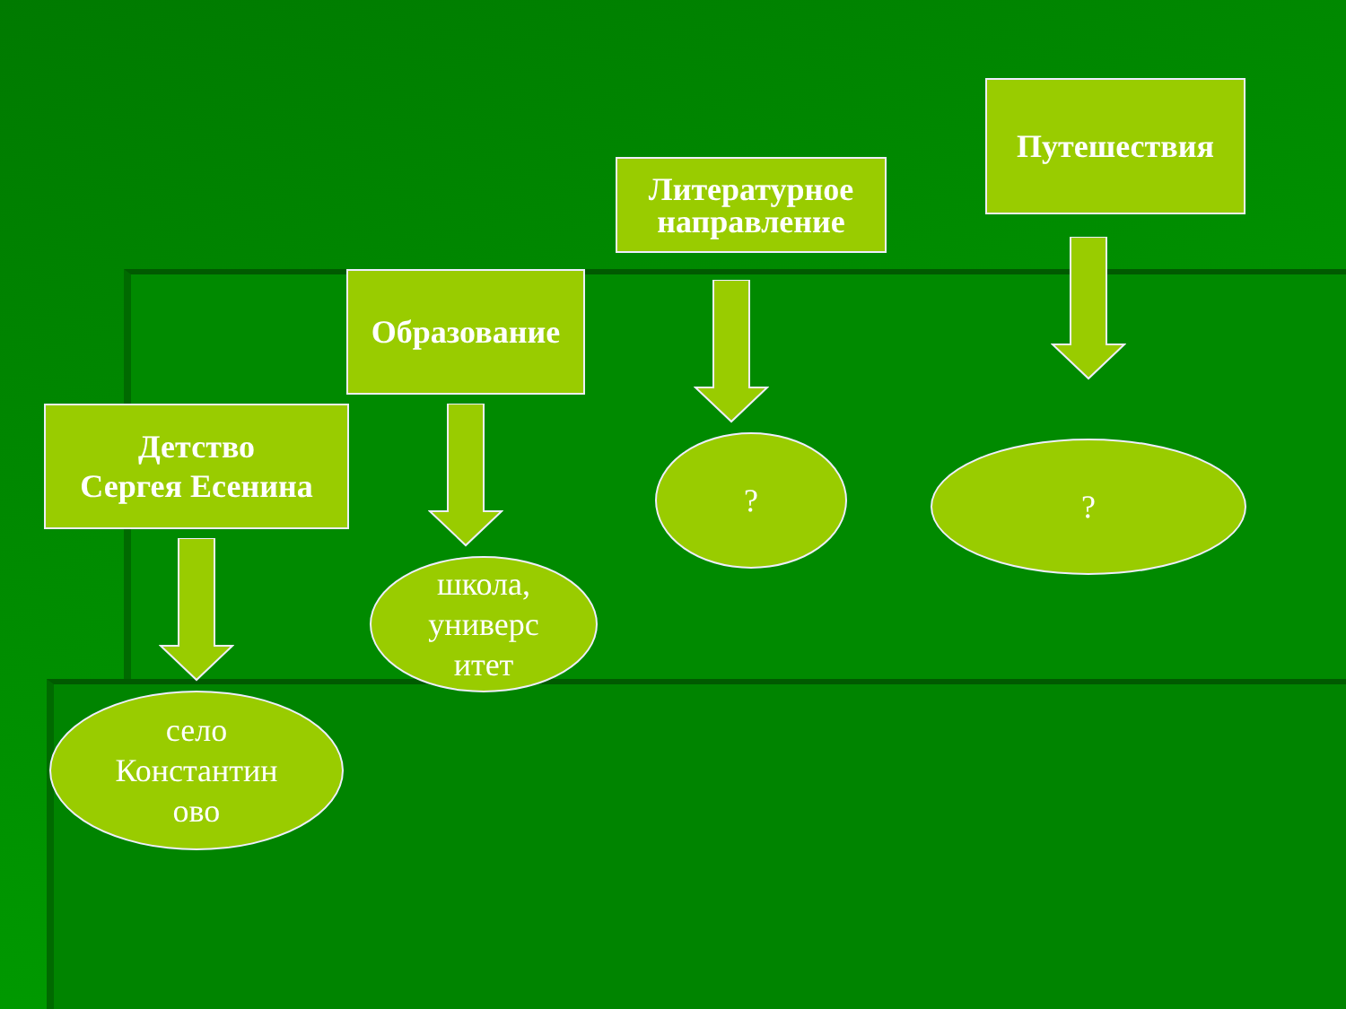Детство
Сергея Есенина
село
Константин
ово
Образование
школа,
универс
итет
Литературное
направление
?
Путешествия
?